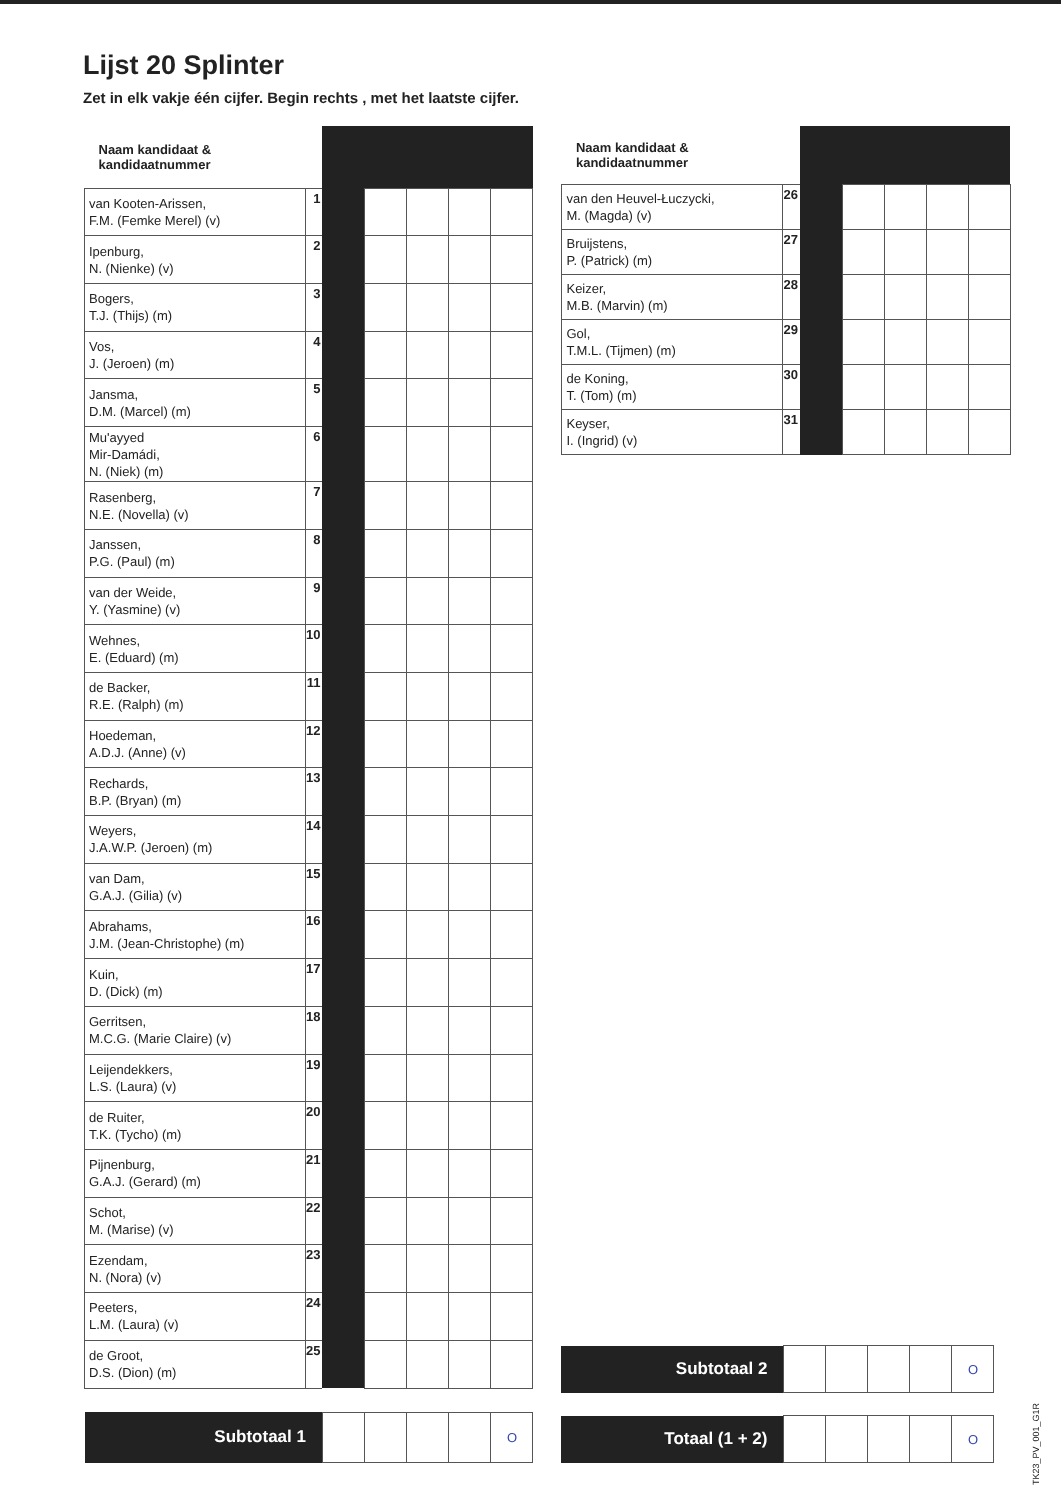Lijst 20 Splinter
Zet in elk vakje één cijfer. Begin rechts , met het laatste cijfer.
| Naam kandidaat & kandidaatnummer | | | | | | |
| van Kooten-Arissen, F.M. (Femke Merel) (v) | 1 | | | | | |
| Ipenburg, N. (Nienke) (v) | 2 | | | | | |
| Bogers, T.J. (Thijs) (m) | 3 | | | | | |
| Vos, J. (Jeroen) (m) | 4 | | | | | |
| Jansma, D.M. (Marcel) (m) | 5 | | | | | |
| Mu'ayyed Mir-Damádi, N. (Niek) (m) | 6 | | | | | |
| Rasenberg, N.E. (Novella) (v) | 7 | | | | | |
| Janssen, P.G. (Paul) (m) | 8 | | | | | |
| van der Weide, Y. (Yasmine) (v) | 9 | | | | | |
| Wehnes, E. (Eduard) (m) | 10 | | | | | |
| de Backer, R.E. (Ralph) (m) | 11 | | | | | |
| Hoedeman, A.D.J. (Anne) (v) | 12 | | | | | |
| Rechards, B.P. (Bryan) (m) | 13 | | | | | |
| Weyers, J.A.W.P. (Jeroen) (m) | 14 | | | | | |
| van Dam, G.A.J. (Gilia) (v) | 15 | | | | | |
| Abrahams, J.M. (Jean-Christophe) (m) | 16 | | | | | |
| Kuin, D. (Dick) (m) | 17 | | | | | |
| Gerritsen, M.C.G. (Marie Claire) (v) | 18 | | | | | |
| Leijendekkers, L.S. (Laura) (v) | 19 | | | | | |
| de Ruiter, T.K. (Tycho) (m) | 20 | | | | | |
| Pijnenburg, G.A.J. (Gerard) (m) | 21 | | | | | |
| Schot, M. (Marise) (v) | 22 | | | | | |
| Ezendam, N. (Nora) (v) | 23 | | | | | |
| Peeters, L.M. (Laura) (v) | 24 | | | | | |
| de Groot, D.S. (Dion) (m) | 25 | | | | | |
| Subtotaal 1 | | | | | | O |
| Naam kandidaat & kandidaatnummer | | | | | | |
| van den Heuvel-Łuczycki, M. (Magda) (v) | 26 | | | | | |
| Bruijstens, P. (Patrick) (m) | 27 | | | | | |
| Keizer, M.B. (Marvin) (m) | 28 | | | | | |
| Gol, T.M.L. (Tijmen) (m) | 29 | | | | | |
| de Koning, T. (Tom) (m) | 30 | | | | | |
| Keyser, I. (Ingrid) (v) | 31 | | | | | |
| Subtotaal 2 | | | | | O |
| Totaal (1 + 2) | | | | | O |
TK23_PV_001_G1R